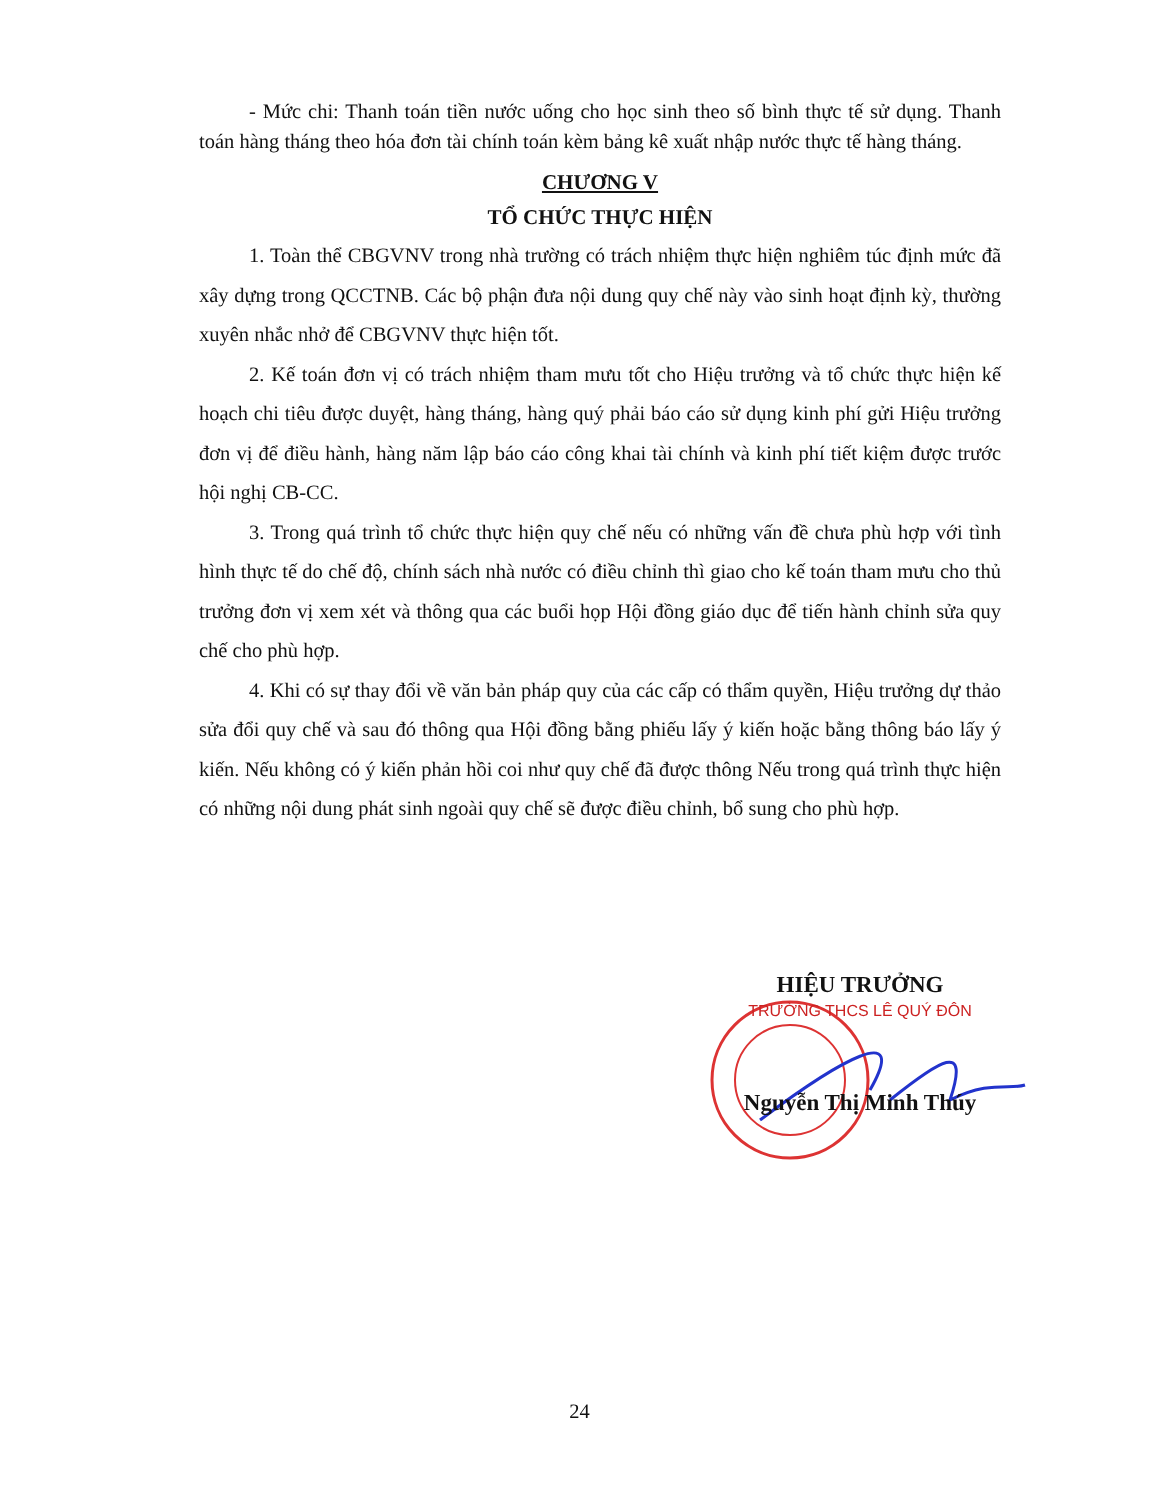- Mức chi: Thanh toán tiền nước uống cho học sinh theo số bình thực tế sử dụng. Thanh toán hàng tháng theo hóa đơn tài chính toán kèm bảng kê xuất nhập nước thực tế hàng tháng.
CHƯƠNG V
TỔ CHỨC THỰC HIỆN
1. Toàn thể CBGVNV trong nhà trường có trách nhiệm thực hiện nghiêm túc định mức đã xây dựng trong QCCTNB. Các bộ phận đưa nội dung quy chế này vào sinh hoạt định kỳ, thường xuyên nhắc nhở để CBGVNV thực hiện tốt.
2. Kế toán đơn vị có trách nhiệm tham mưu tốt cho Hiệu trưởng và tổ chức thực hiện kế hoạch chi tiêu được duyệt, hàng tháng, hàng quý phải báo cáo sử dụng kinh phí gửi Hiệu trưởng đơn vị để điều hành, hàng năm lập báo cáo công khai tài chính và kinh phí tiết kiệm được trước hội nghị CB-CC.
3. Trong quá trình tổ chức thực hiện quy chế nếu có những vấn đề chưa phù hợp với tình hình thực tế do chế độ, chính sách nhà nước có điều chỉnh thì giao cho kế toán tham mưu cho thủ trưởng đơn vị xem xét và thông qua các buổi họp Hội đồng giáo dục để tiến hành chỉnh sửa quy chế cho phù hợp.
4. Khi có sự thay đổi về văn bản pháp quy của các cấp có thẩm quyền, Hiệu trưởng dự thảo sửa đổi quy chế và sau đó thông qua Hội đồng bằng phiếu lấy ý kiến hoặc bằng thông báo lấy ý kiến. Nếu không có ý kiến phản hồi coi như quy chế đã được thông Nếu trong quá trình thực hiện có những nội dung phát sinh ngoài quy chế sẽ được điều chỉnh, bổ sung cho phù hợp.
HIỆU TRƯỞNG
TRƯỜNG THCS LÊ QUÝ ĐÔN
Nguyễn Thị Minh Thúy
24